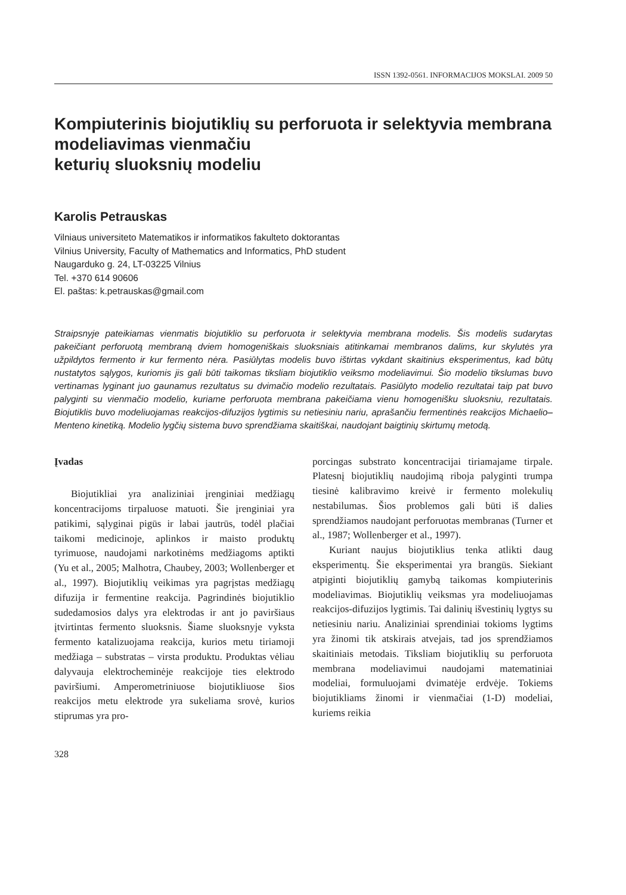ISSN 1392-0561. INFORMACIJOS MOKSLAI. 2009 50
Kompiuterinis biojutiklių su perforuota ir selektyvia membrana modeliavimas vienmačiu
keturių sluoksnių modeliu
Karolis Petrauskas
Vilniaus universiteto Matematikos ir informatikos fakulteto doktorantas
Vilnius University, Faculty of Mathematics and Informatics, PhD student
Naugarduko g. 24, LT-03225 Vilnius
Tel. +370 614 90606
El. paštas: k.petrauskas@gmail.com
Straipsnyje pateikiamas vienmatis biojutiklio su perforuota ir selektyvia membrana modelis. Šis modelis sudarytas pakeičiant perforuotą membraną dviem homogeniškais sluoksniais atitinkamai membranos dalims, kur skylutės yra užpildytos fermento ir kur fermento nėra. Pasiūlytas modelis buvo ištirtas vykdant skaitinius eksperimentus, kad būtų nustatytos sąlygos, kuriomis jis gali būti taikomas tiksliam biojutiklio veiksmo modeliavimui. Šio modelio tikslumas buvo vertinamas lyginant juo gaunamus rezultatus su dvimačio modelio rezultatais. Pasiūlyto modelio rezultatai taip pat buvo palyginti su vienmačio modelio, kuriame perforuota membrana pakeičiama vienu homogenišku sluoksniu, rezultatais. Biojutiklis buvo modeliuojamas reakcijos-difuzijos lygtimis su netiesiniu nariu, aprašančiu fermentinės reakcijos Michaelio–Menteno kinetiką. Modelio lygčių sistema buvo sprendžiama skaitiškai, naudojant baigtinių skirtumų metodą.
Įvadas
Biojutikliai yra analiziniai įrenginiai medžiagų koncentracijoms tirpaluose matuoti. Šie įrenginiai yra patikimi, sąlyginai pigūs ir labai jautrūs, todėl plačiai taikomi medicinoje, aplinkos ir maisto produktų tyrimuose, naudojami narkotinėms medžiagoms aptikti (Yu et al., 2005; Malhotra, Chaubey, 2003; Wollenberger et al., 1997). Biojutiklių veikimas yra pagrįstas medžiagų difuzija ir fermentine reakcija. Pagrindinės biojutiklio sudedamosios dalys yra elektrodas ir ant jo paviršiaus įtvirtintas fermento sluoksnis. Šiame sluoksnyje vyksta fermento katalizuojama reakcija, kurios metu tiriamoji medžiaga – substratas – virsta produktu. Produktas vėliau dalyvauja elektrocheminėje reakcijoje ties elektrodo paviršiumi. Amperometriniuose biojutikliuose šios reakcijos metu elektrode yra sukeliama srovė, kurios stiprumas yra pro-
porcingas substrato koncentracijai tiriamajame tirpale. Platesnį biojutiklių naudojimą riboja palyginti trumpa tiesinė kalibravimo kreivė ir fermento molekulių nestabilumas. Šios problemos gali būti iš dalies sprendžiamos naudojant perforuotas membranas (Turner et al., 1987; Wollenberger et al., 1997).
Kuriant naujus biojutiklius tenka atlikti daug eksperimentų. Šie eksperimentai yra brangūs. Siekiant atpiginti biojutiklių gamybą taikomas kompiuterinis modeliavimas. Biojutiklių veiksmas yra modeliuojamas reakcijos-difuzijos lygtimis. Tai dalinių išvestinių lygtys su netiesiniu nariu. Analiziniai sprendiniai tokioms lygtims yra žinomi tik atskirais atvejais, tad jos sprendžiamos skaitiniais metodais. Tiksliam biojutiklių su perforuota membrana modeliavimui naudojami matematiniai modeliai, formuluojami dvimatėje erdvėje. Tokiems biojutikliams žinomi ir vienmačiai (1-D) modeliai, kuriems reikia
328